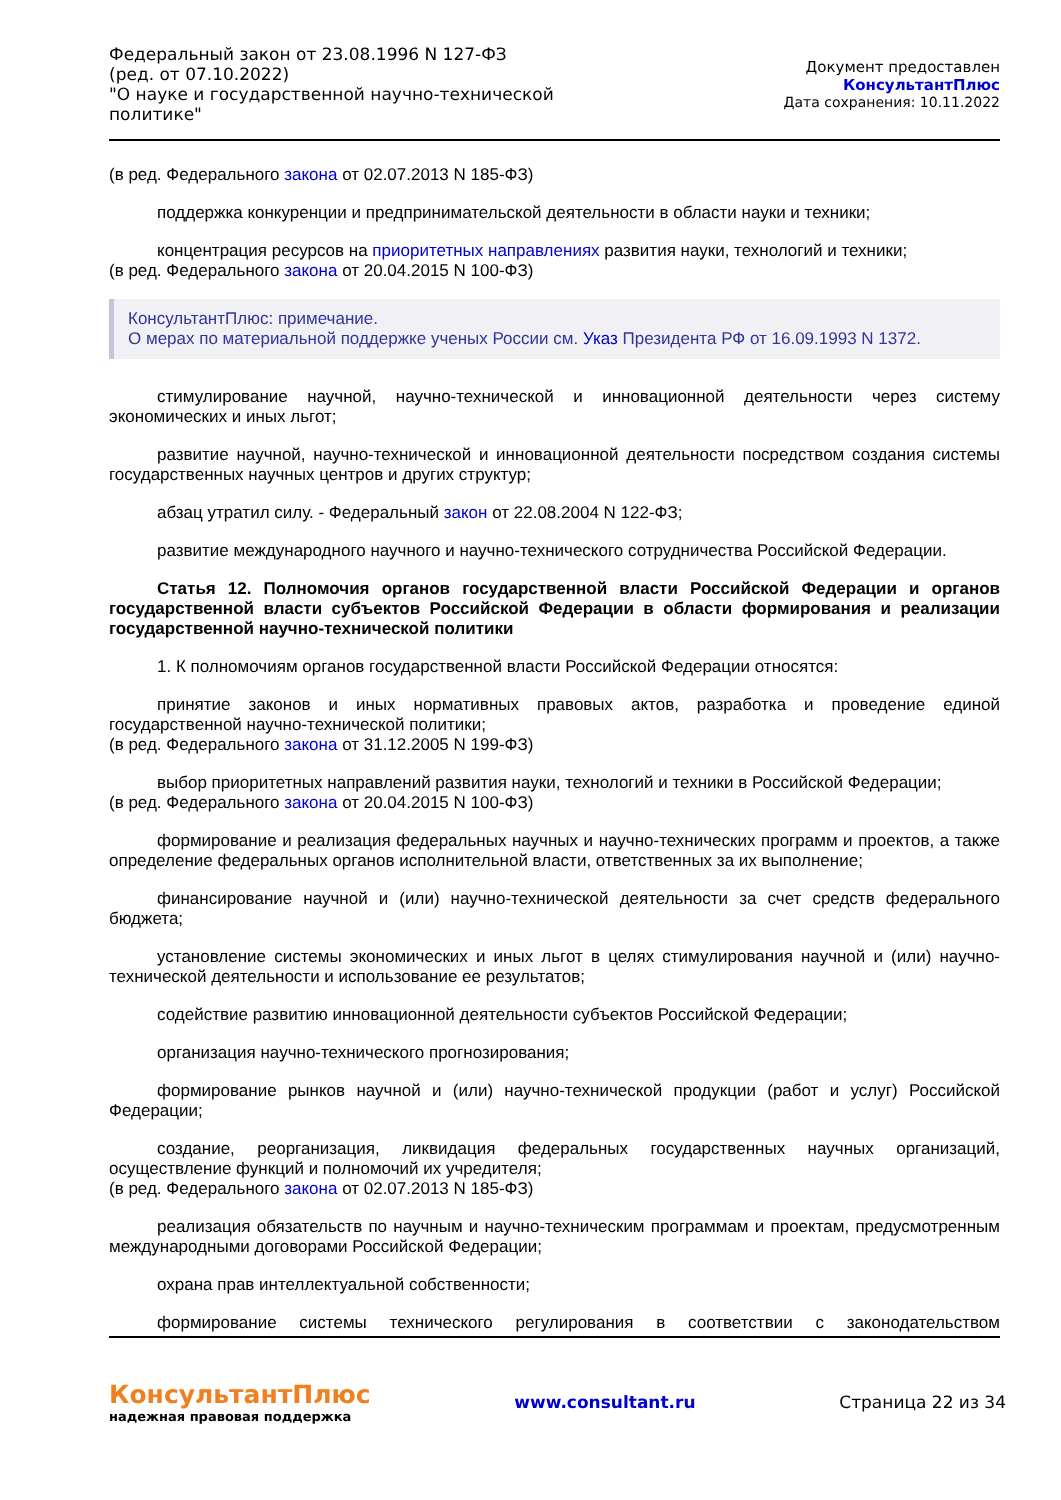Федеральный закон от 23.08.1996 N 127-ФЗ
(ред. от 07.10.2022)
"О науке и государственной научно-технической политике"
Документ предоставлен КонсультантПлюс
Дата сохранения: 10.11.2022
(в ред. Федерального закона от 02.07.2013 N 185-ФЗ)
поддержка конкуренции и предпринимательской деятельности в области науки и техники;
концентрация ресурсов на приоритетных направлениях развития науки, технологий и техники;
(в ред. Федерального закона от 20.04.2015 N 100-ФЗ)
КонсультантПлюс: примечание.
О мерах по материальной поддержке ученых России см. Указ Президента РФ от 16.09.1993 N 1372.
стимулирование научной, научно-технической и инновационной деятельности через систему экономических и иных льгот;
развитие научной, научно-технической и инновационной деятельности посредством создания системы государственных научных центров и других структур;
абзац утратил силу. - Федеральный закон от 22.08.2004 N 122-ФЗ;
развитие международного научного и научно-технического сотрудничества Российской Федерации.
Статья 12. Полномочия органов государственной власти Российской Федерации и органов государственной власти субъектов Российской Федерации в области формирования и реализации государственной научно-технической политики
1. К полномочиям органов государственной власти Российской Федерации относятся:
принятие законов и иных нормативных правовых актов, разработка и проведение единой государственной научно-технической политики;
(в ред. Федерального закона от 31.12.2005 N 199-ФЗ)
выбор приоритетных направлений развития науки, технологий и техники в Российской Федерации;
(в ред. Федерального закона от 20.04.2015 N 100-ФЗ)
формирование и реализация федеральных научных и научно-технических программ и проектов, а также определение федеральных органов исполнительной власти, ответственных за их выполнение;
финансирование научной и (или) научно-технической деятельности за счет средств федерального бюджета;
установление системы экономических и иных льгот в целях стимулирования научной и (или) научно-технической деятельности и использование ее результатов;
содействие развитию инновационной деятельности субъектов Российской Федерации;
организация научно-технического прогнозирования;
формирование рынков научной и (или) научно-технической продукции (работ и услуг) Российской Федерации;
создание, реорганизация, ликвидация федеральных государственных научных организаций, осуществление функций и полномочий их учредителя;
(в ред. Федерального закона от 02.07.2013 N 185-ФЗ)
реализация обязательств по научным и научно-техническим программам и проектам, предусмотренным международными договорами Российской Федерации;
охрана прав интеллектуальной собственности;
формирование системы технического регулирования в соответствии с законодательством
КонсультантПлюс
надежная правовая поддержка
www.consultant.ru Страница 22 из 34